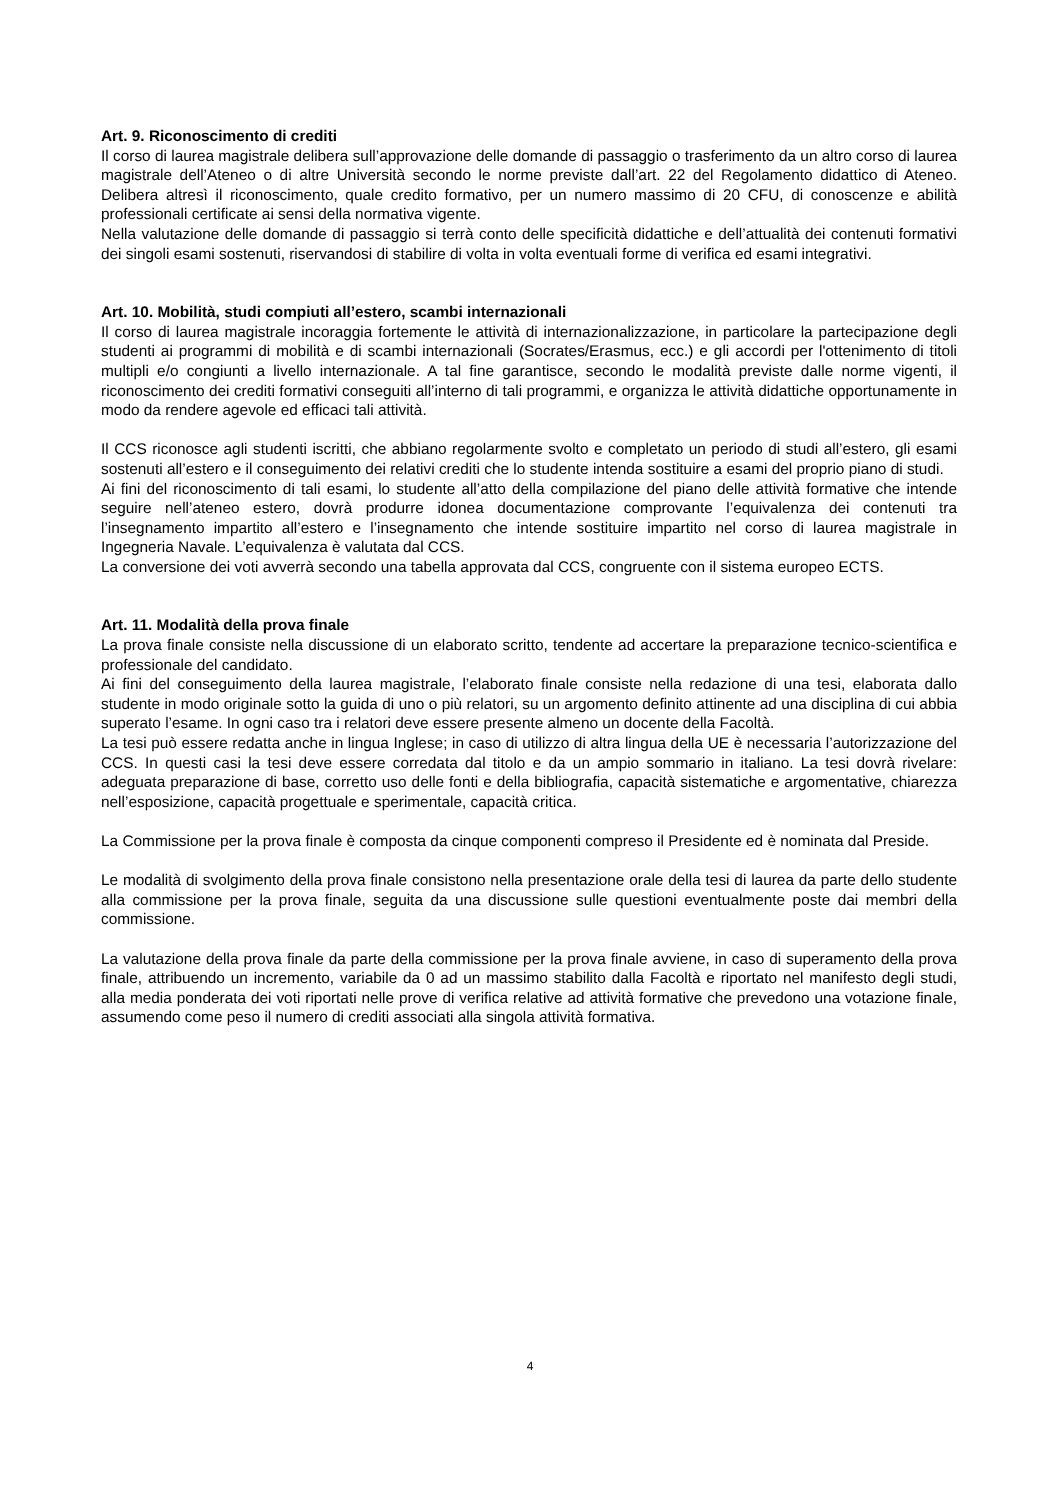Art. 9. Riconoscimento di crediti
Il corso di laurea magistrale delibera sull’approvazione delle domande di passaggio o trasferimento da un altro corso di laurea magistrale dell’Ateneo o di altre Università secondo le norme previste dall’art. 22 del Regolamento didattico di Ateneo. Delibera altresì il riconoscimento, quale credito formativo, per un numero massimo di 20 CFU, di conoscenze e abilità professionali certificate ai sensi della normativa vigente.
Nella valutazione delle domande di passaggio si terrà conto delle specificità didattiche e dell’attualità dei contenuti formativi dei singoli esami sostenuti, riservandosi di stabilire di volta in volta eventuali forme di verifica ed esami integrativi.
Art. 10. Mobilità, studi compiuti all’estero, scambi internazionali
Il corso di laurea magistrale incoraggia fortemente le attività di internazionalizzazione, in particolare la partecipazione degli studenti ai programmi di mobilità e di scambi internazionali (Socrates/Erasmus, ecc.) e gli accordi per l'ottenimento di titoli multipli e/o congiunti a livello internazionale. A tal fine garantisce, secondo le modalità previste dalle norme vigenti, il riconoscimento dei crediti formativi conseguiti all’interno di tali programmi, e organizza le attività didattiche opportunamente in modo da rendere agevole ed efficaci tali attività.
Il CCS riconosce agli studenti iscritti, che abbiano regolarmente svolto e completato un periodo di studi all’estero, gli esami sostenuti all’estero e il conseguimento dei relativi crediti che lo studente intenda sostituire a esami del proprio piano di studi.
Ai fini del riconoscimento di tali esami, lo studente all’atto della compilazione del piano delle attività formative che intende seguire nell’ateneo estero, dovrà produrre idonea documentazione comprovante l’equivalenza dei contenuti tra l’insegnamento impartito all’estero e l’insegnamento che intende sostituire impartito nel corso di laurea magistrale in Ingegneria Navale. L’equivalenza è valutata dal CCS.
La conversione dei voti avverrà secondo una tabella approvata dal CCS, congruente con il sistema europeo ECTS.
Art. 11. Modalità della prova finale
La prova finale consiste nella discussione di un elaborato scritto, tendente ad accertare la preparazione tecnico-scientifica e professionale del candidato.
Ai fini del conseguimento della laurea magistrale, l’elaborato finale consiste nella redazione di una tesi, elaborata dallo studente in modo originale sotto la guida di uno o più relatori, su un argomento definito attinente ad una disciplina di cui abbia superato l’esame. In ogni caso tra i relatori deve essere presente almeno un docente della Facoltà.
La tesi può essere redatta anche in lingua Inglese; in caso di utilizzo di altra lingua della UE è necessaria l’autorizzazione del CCS. In questi casi la tesi deve essere corredata dal titolo e da un ampio sommario in italiano. La tesi dovrà rivelare: adeguata preparazione di base, corretto uso delle fonti e della bibliografia, capacità sistematiche e argomentative, chiarezza nell’esposizione, capacità progettuale e sperimentale, capacità critica.
La Commissione per la prova finale è composta da cinque componenti compreso il Presidente ed è nominata dal Preside.
Le modalità di svolgimento della prova finale consistono nella presentazione orale della tesi di laurea da parte dello studente alla commissione per la prova finale, seguita da una discussione sulle questioni eventualmente poste dai membri della commissione.
La valutazione della prova finale da parte della commissione per la prova finale avviene, in caso di superamento della prova finale, attribuendo un incremento, variabile da 0 ad un massimo stabilito dalla Facoltà e riportato nel manifesto degli studi, alla media ponderata dei voti riportati nelle prove di verifica relative ad attività formative che prevedono una votazione finale, assumendo come peso il numero di crediti associati alla singola attività formativa.
4